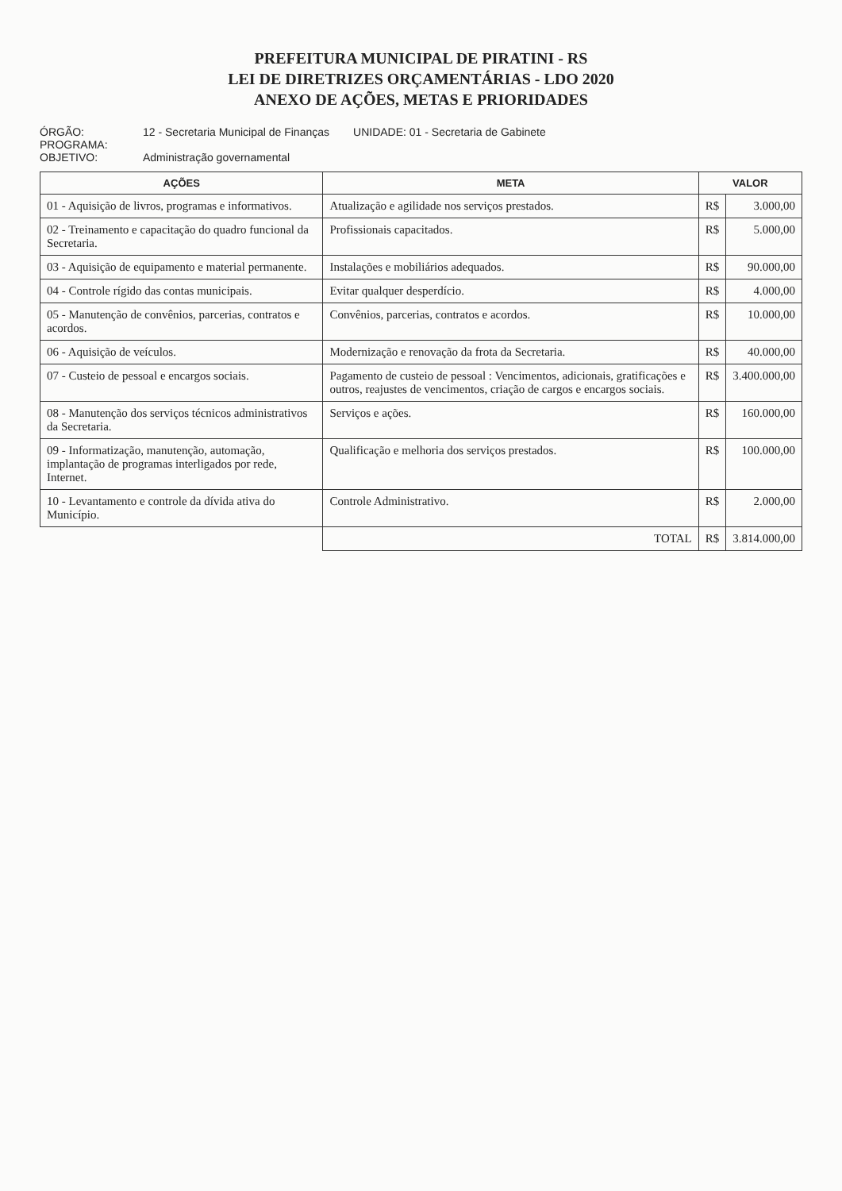PREFEITURA MUNICIPAL DE PIRATINI - RS
LEI DE DIRETRIZES ORÇAMENTÁRIAS - LDO 2020
ANEXO DE AÇÕES, METAS E PRIORIDADES
ÓRGÃO: 12 - Secretaria Municipal de Finanças UNIDADE: 01 - Secretaria de Gabinete
PROGRAMA:
OBJETIVO: Administração governamental
| AÇÕES | META | VALOR | |
| --- | --- | --- | --- |
| 01 - Aquisição de livros, programas e informativos. | Atualização e agilidade nos serviços prestados. | R$ | 3.000,00 |
| 02 - Treinamento e capacitação do quadro funcional da Secretaria. | Profissionais capacitados. | R$ | 5.000,00 |
| 03 - Aquisição de equipamento e material permanente. | Instalações e mobiliários adequados. | R$ | 90.000,00 |
| 04 - Controle rígido das contas municipais. | Evitar qualquer desperdício. | R$ | 4.000,00 |
| 05 - Manutenção de convênios, parcerias, contratos e acordos. | Convênios, parcerias, contratos e acordos. | R$ | 10.000,00 |
| 06 - Aquisição de veículos. | Modernização e renovação da frota da Secretaria. | R$ | 40.000,00 |
| 07 - Custeio de pessoal e encargos sociais. | Pagamento de custeio de pessoal : Vencimentos, adicionais, gratificações e outros, reajustes de vencimentos, criação de cargos e encargos sociais. | R$ | 3.400.000,00 |
| 08 - Manutenção dos serviços técnicos administrativos da Secretaria. | Serviços e ações. | R$ | 160.000,00 |
| 09 - Informatização, manutenção, automação, implantação de programas interligados por rede, Internet. | Qualificação e melhoria dos serviços prestados. | R$ | 100.000,00 |
| 10 - Levantamento e controle da dívida ativa do Município. | Controle Administrativo. | R$ | 2.000,00 |
| | TOTAL | R$ | 3.814.000,00 |